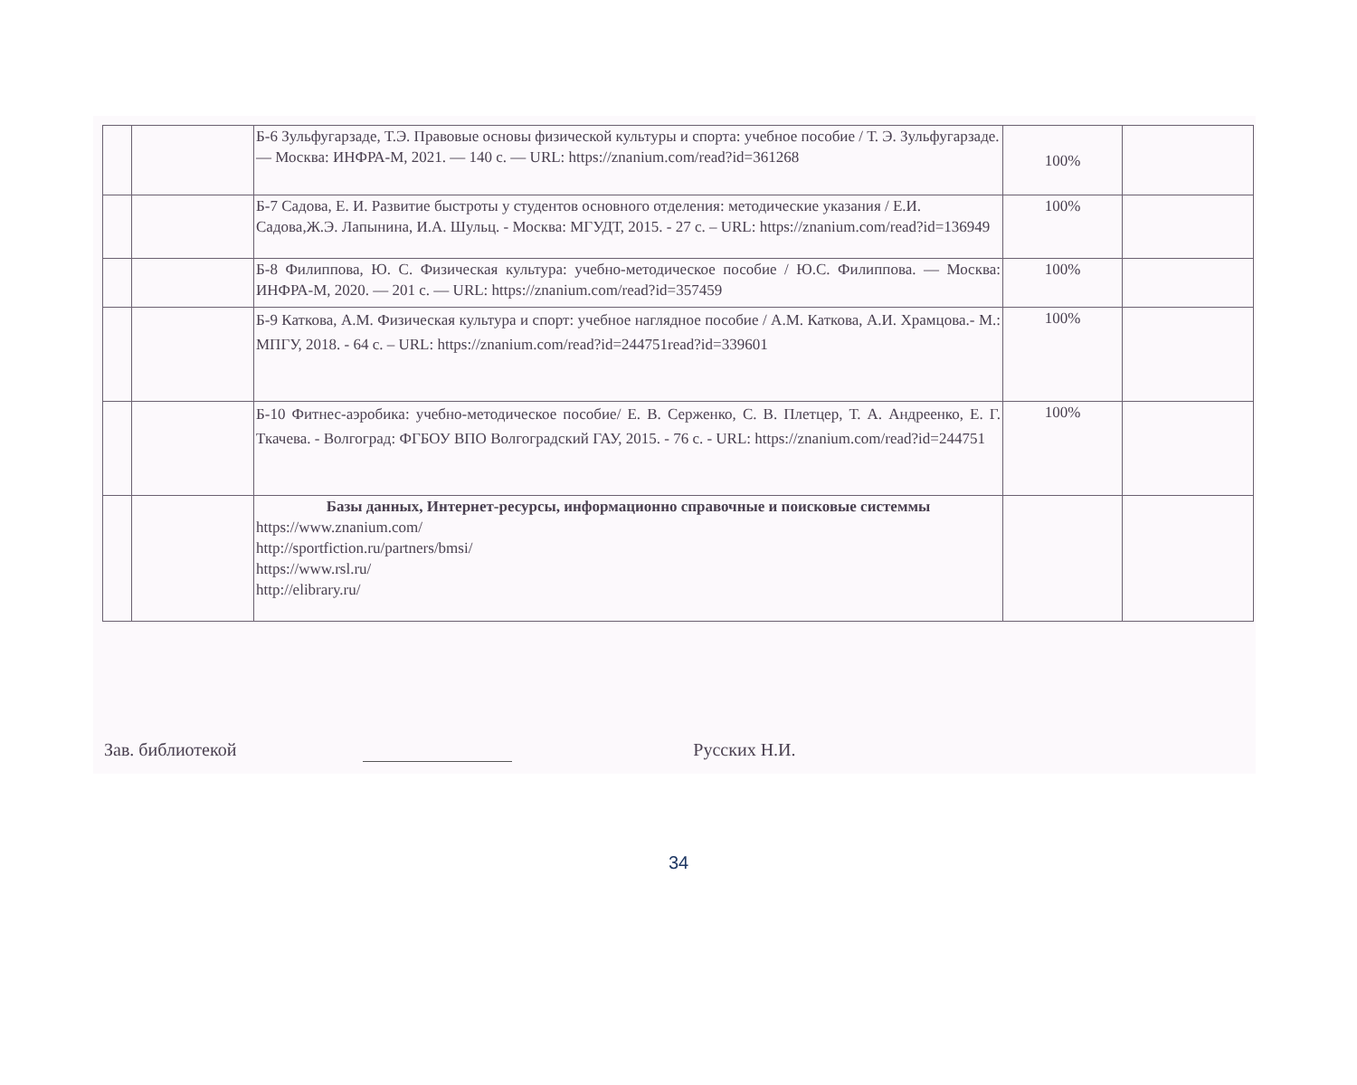| | | Б-6 Зульфугарзаде, Т.Э. Правовые основы физической культуры и спорта: учебное пособие / Т. Э. Зульфугарзаде. — Москва: ИНФРА-М, 2021. — 140 с. — URL: https://znanium.com/read?id=361268 | 100% | |
| | | Б-7 Садова, Е. И. Развитие быстроты у студентов основного отделения: методические указания / Е.И. Садова,Ж.Э. Лапынина, И.А. Шульц. - Москва: МГУДТ, 2015. - 27 с. – URL: https://znanium.com/read?id=136949 | 100% | |
| | | Б-8 Филиппова, Ю. С. Физическая культура: учебно-методическое пособие / Ю.С. Филиппова. — Москва: ИНФРА-М, 2020. — 201 с. — URL: https://znanium.com/read?id=357459 | 100% | |
| | | Б-9 Каткова, А.М. Физическая культура и спорт: учебное наглядное пособие / А.М. Каткова, А.И. Храмцова.- М.: МПГУ, 2018. - 64 с. – URL: https://znanium.com/read?id=244751read?id=339601 | 100% | |
| | | Б-10 Фитнес-аэробика: учебно-методическое пособие/ Е. В. Серженко, С. В. Плетцер, Т. А. Андреенко, Е. Г. Ткачева. - Волгоград: ФГБОУ ВПО Волгоградский ГАУ, 2015. - 76 с. - URL: https://znanium.com/read?id=244751 | 100% | |
| | | Базы данных, Интернет-ресурсы, информационно справочные и поисковые системмы https://www.znanium.com/ http://sportfiction.ru/partners/bmsi/ https://www.rsl.ru/ http://elibrary.ru/ | | |
Зав. библиотекой Русских Н.И.
34